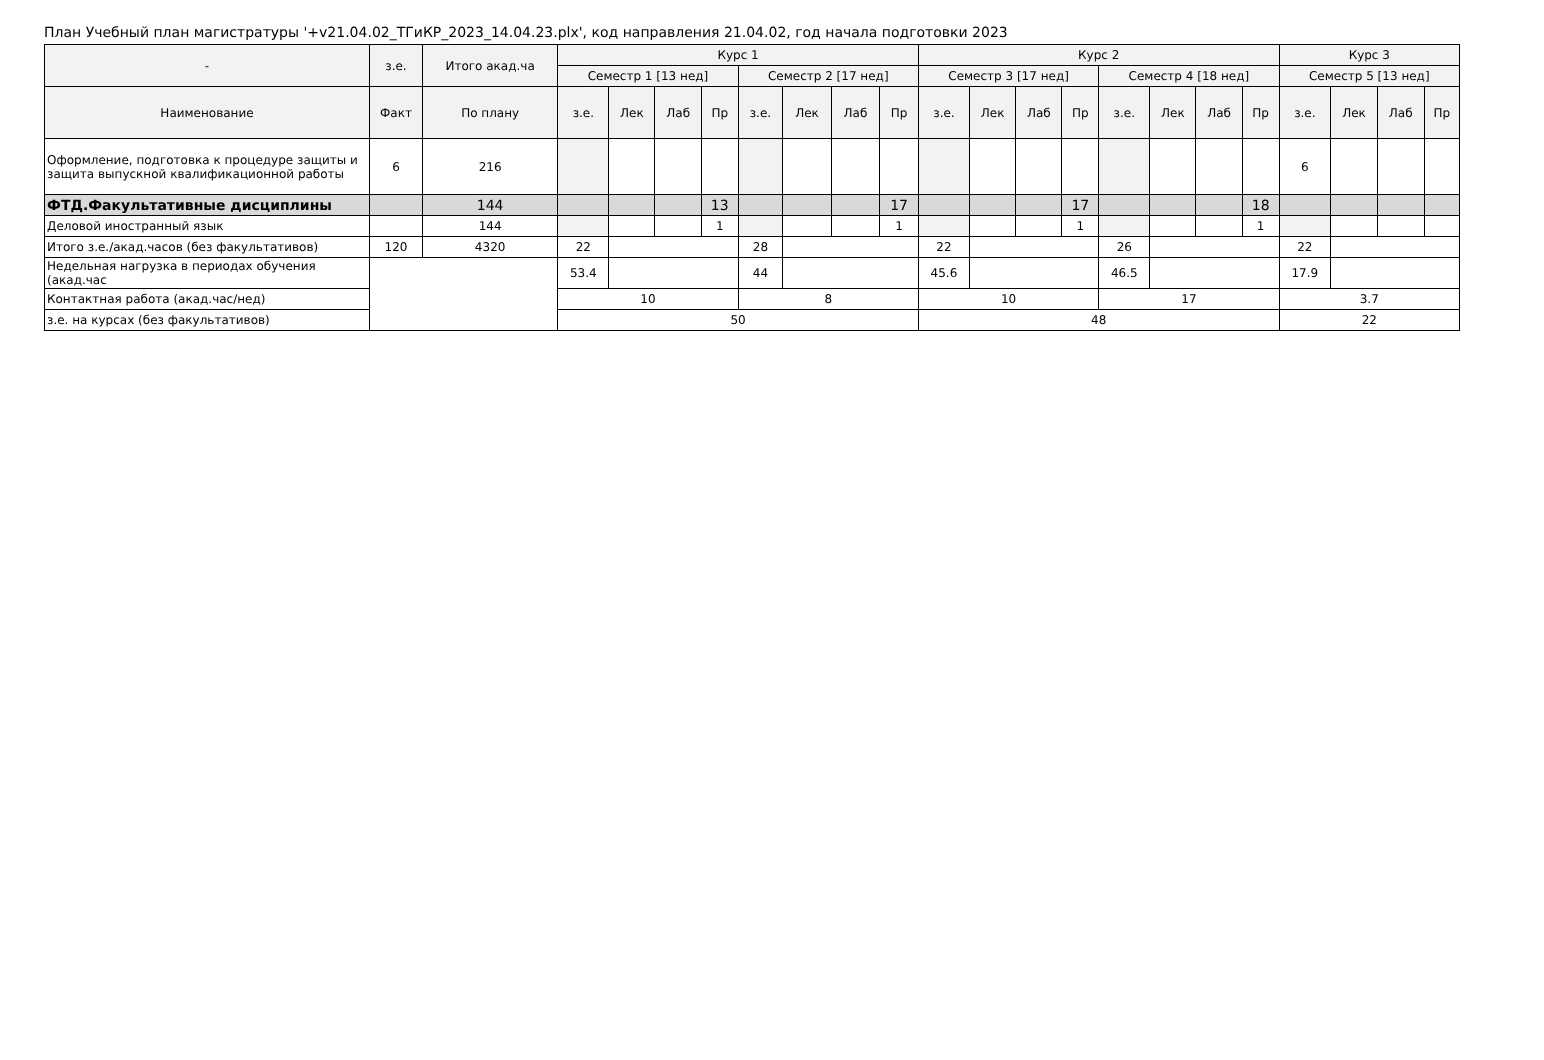План Учебный план магистратуры '+v21.04.02_ТГиКР_2023_14.04.23.plx', код направления 21.04.02, год начала подготовки 2023
| - | з.е. | Итого акад.ча | Курс 1 | | | | | | | | Курс 2 | | | | | | | | Курс 3 | | | |
| --- | --- | --- | --- | --- | --- | --- | --- | --- | --- | --- | --- | --- | --- | --- | --- | --- | --- | --- | --- | --- | --- | --- |
| | | | Семестр 1 [13 нед] | | | | Семестр 2 [17 нед] | | | | Семестр 3 [17 нед] | | | | Семестр 4 [18 нед] | | | | Семестр 5 [13 нед] | | | |
| Наименование | Факт | По плану | з.е. | Лек | Лаб | Пр | з.е. | Лек | Лаб | Пр | з.е. | Лек | Лаб | Пр | з.е. | Лек | Лаб | Пр | з.е. | Лек | Лаб | Пр |
| Оформление, подготовка к процедуре защиты и защита выпускной квалификационной работы | 6 | 216 | | | | | | | | | | | | | | | | | 6 | | | |
| ФТД.Факультативные дисциплины | | 144 | | | | 13 | | | | 17 | | | | 17 | | | | 18 | | | | |
| Деловой иностранный язык | | 144 | | | | 1 | | | | 1 | | | | 1 | | | | 1 | | | | |
| Итого з.е./акад.часов (без факультативов) | 120 | 4320 | 22 | | | | 28 | | | | 22 | | | | 26 | | | | 22 | | | |
| Недельная нагрузка в периодах обучения (акад.час | | | 53.4 | | | | 44 | | | | 45.6 | | | | 46.5 | | | | 17.9 | | | |
| Контактная работа (акад.час/нед) | | | 10 | | | | 8 | | | | 10 | | | | 17 | | | | 3.7 | | | |
| з.е. на курсах (без факультативов) | | | 50 | | | | | | | | 48 | | | | | | | | 22 | | | |